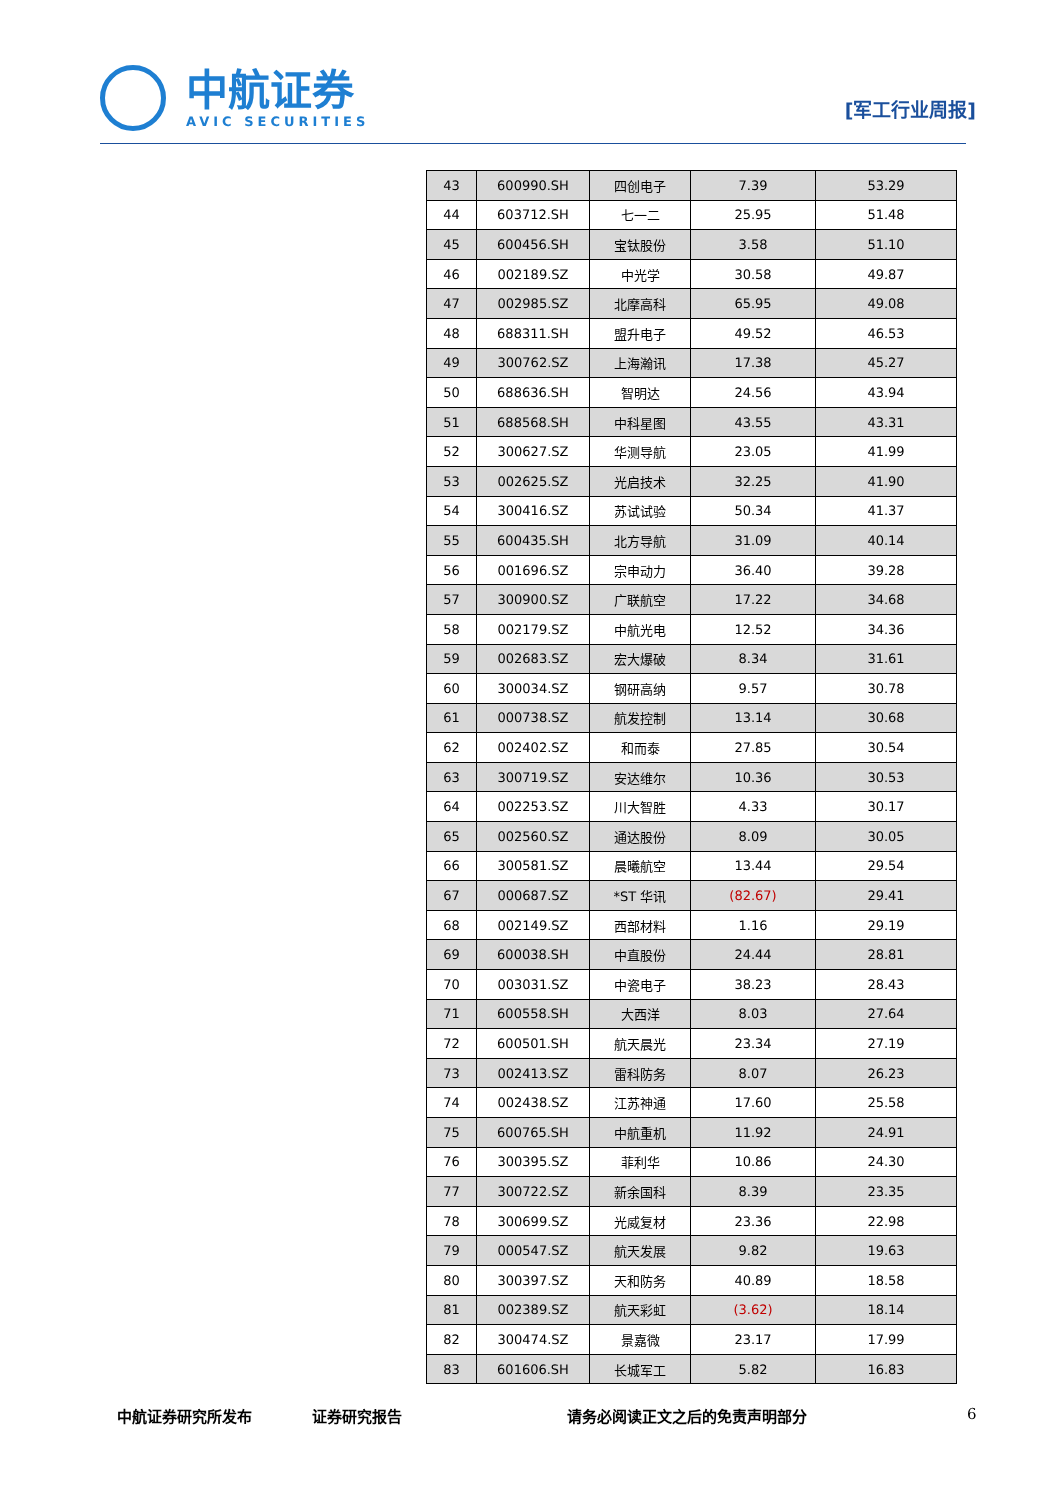中航证券
AVIC SECURITIES
[军工行业周报]
| 43 | 600990.SH | 四创电子 | 7.39 | 53.29 |
| 44 | 603712.SH | 七一二 | 25.95 | 51.48 |
| 45 | 600456.SH | 宝钛股份 | 3.58 | 51.10 |
| 46 | 002189.SZ | 中光学 | 30.58 | 49.87 |
| 47 | 002985.SZ | 北摩高科 | 65.95 | 49.08 |
| 48 | 688311.SH | 盟升电子 | 49.52 | 46.53 |
| 49 | 300762.SZ | 上海瀚讯 | 17.38 | 45.27 |
| 50 | 688636.SH | 智明达 | 24.56 | 43.94 |
| 51 | 688568.SH | 中科星图 | 43.55 | 43.31 |
| 52 | 300627.SZ | 华测导航 | 23.05 | 41.99 |
| 53 | 002625.SZ | 光启技术 | 32.25 | 41.90 |
| 54 | 300416.SZ | 苏试试验 | 50.34 | 41.37 |
| 55 | 600435.SH | 北方导航 | 31.09 | 40.14 |
| 56 | 001696.SZ | 宗申动力 | 36.40 | 39.28 |
| 57 | 300900.SZ | 广联航空 | 17.22 | 34.68 |
| 58 | 002179.SZ | 中航光电 | 12.52 | 34.36 |
| 59 | 002683.SZ | 宏大爆破 | 8.34 | 31.61 |
| 60 | 300034.SZ | 钢研高纳 | 9.57 | 30.78 |
| 61 | 000738.SZ | 航发控制 | 13.14 | 30.68 |
| 62 | 002402.SZ | 和而泰 | 27.85 | 30.54 |
| 63 | 300719.SZ | 安达维尔 | 10.36 | 30.53 |
| 64 | 002253.SZ | 川大智胜 | 4.33 | 30.17 |
| 65 | 002560.SZ | 通达股份 | 8.09 | 30.05 |
| 66 | 300581.SZ | 晨曦航空 | 13.44 | 29.54 |
| 67 | 000687.SZ | *ST 华讯 | (82.67) | 29.41 |
| 68 | 002149.SZ | 西部材料 | 1.16 | 29.19 |
| 69 | 600038.SH | 中直股份 | 24.44 | 28.81 |
| 70 | 003031.SZ | 中瓷电子 | 38.23 | 28.43 |
| 71 | 600558.SH | 大西洋 | 8.03 | 27.64 |
| 72 | 600501.SH | 航天晨光 | 23.34 | 27.19 |
| 73 | 002413.SZ | 雷科防务 | 8.07 | 26.23 |
| 74 | 002438.SZ | 江苏神通 | 17.60 | 25.58 |
| 75 | 600765.SH | 中航重机 | 11.92 | 24.91 |
| 76 | 300395.SZ | 菲利华 | 10.86 | 24.30 |
| 77 | 300722.SZ | 新余国科 | 8.39 | 23.35 |
| 78 | 300699.SZ | 光威复材 | 23.36 | 22.98 |
| 79 | 000547.SZ | 航天发展 | 9.82 | 19.63 |
| 80 | 300397.SZ | 天和防务 | 40.89 | 18.58 |
| 81 | 002389.SZ | 航天彩虹 | (3.62) | 18.14 |
| 82 | 300474.SZ | 景嘉微 | 23.17 | 17.99 |
| 83 | 601606.SH | 长城军工 | 5.82 | 16.83 |
中航证券研究所发布 证券研究报告 请务必阅读正文之后的免责声明部分 6